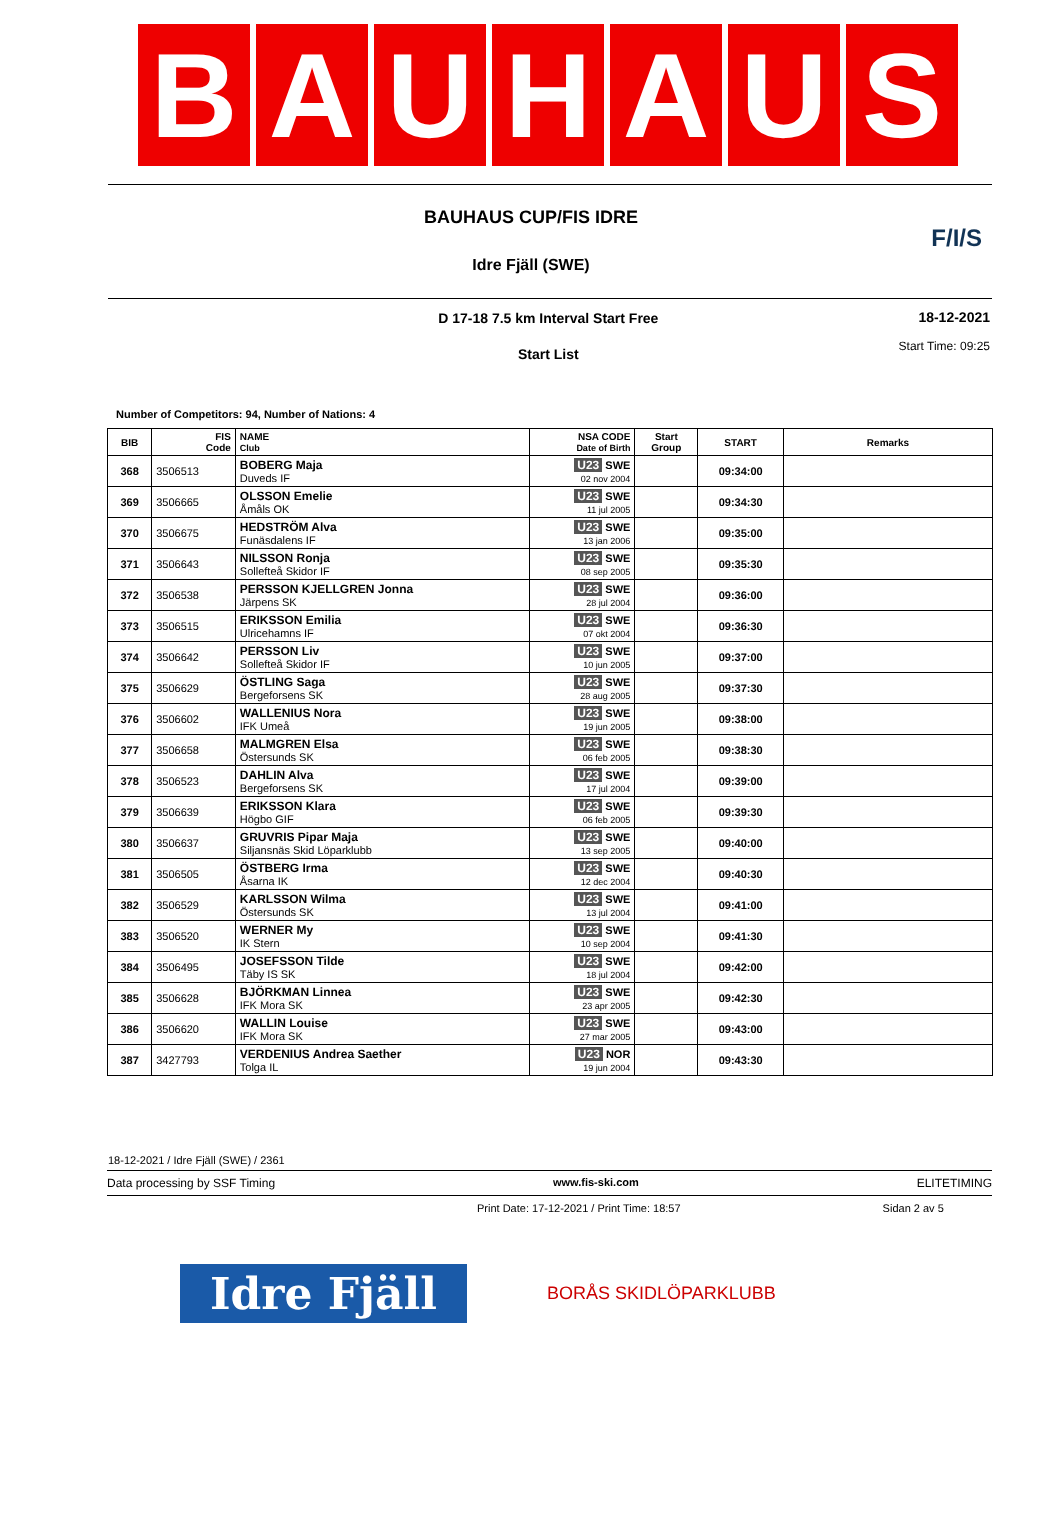B A U H A U S
BAUHAUS CUP/FIS IDRE
Idre Fjäll (SWE)
F/I/S
D 17-18 7.5 km Interval Start Free
Start List
18-12-2021
Start Time: 09:25
Number of Competitors: 94, Number of Nations: 4
| BIB | FIS Code | NAME Club | NSA CODE Date of Birth | Start Group | START | Remarks |
| --- | --- | --- | --- | --- | --- | --- |
| 368 | 3506513 | BOBERG Maja Duveds IF | U23 SWE 02 nov 2004 | | 09:34:00 | |
| 369 | 3506665 | OLSSON Emelie Åmåls OK | U23 SWE 11 jul 2005 | | 09:34:30 | |
| 370 | 3506675 | HEDSTRÖM Alva Funäsdalens IF | U23 SWE 13 jan 2006 | | 09:35:00 | |
| 371 | 3506643 | NILSSON Ronja Sollefteå Skidor IF | U23 SWE 08 sep 2005 | | 09:35:30 | |
| 372 | 3506538 | PERSSON KJELLGREN Jonna Järpens SK | U23 SWE 28 jul 2004 | | 09:36:00 | |
| 373 | 3506515 | ERIKSSON Emilia Ulricehamns IF | U23 SWE 07 okt 2004 | | 09:36:30 | |
| 374 | 3506642 | PERSSON Liv Sollefteå Skidor IF | U23 SWE 10 jun 2005 | | 09:37:00 | |
| 375 | 3506629 | ÖSTLING Saga Bergeforsens SK | U23 SWE 28 aug 2005 | | 09:37:30 | |
| 376 | 3506602 | WALLENIUS Nora IFK Umeå | U23 SWE 19 jun 2005 | | 09:38:00 | |
| 377 | 3506658 | MALMGREN Elsa Östersunds SK | U23 SWE 06 feb 2005 | | 09:38:30 | |
| 378 | 3506523 | DAHLIN Alva Bergeforsens SK | U23 SWE 17 jul 2004 | | 09:39:00 | |
| 379 | 3506639 | ERIKSSON Klara Högbo GIF | U23 SWE 06 feb 2005 | | 09:39:30 | |
| 380 | 3506637 | GRUVRIS Pipar Maja Siljansnäs Skid Löparklubb | U23 SWE 13 sep 2005 | | 09:40:00 | |
| 381 | 3506505 | ÖSTBERG Irma Åsarna IK | U23 SWE 12 dec 2004 | | 09:40:30 | |
| 382 | 3506529 | KARLSSON Wilma Östersunds SK | U23 SWE 13 jul 2004 | | 09:41:00 | |
| 383 | 3506520 | WERNER My IK Stern | U23 SWE 10 sep 2004 | | 09:41:30 | |
| 384 | 3506495 | JOSEFSSON Tilde Täby IS SK | U23 SWE 18 jul 2004 | | 09:42:00 | |
| 385 | 3506628 | BJÖRKMAN Linnea IFK Mora SK | U23 SWE 23 apr 2005 | | 09:42:30 | |
| 386 | 3506620 | WALLIN Louise IFK Mora SK | U23 SWE 27 mar 2005 | | 09:43:00 | |
| 387 | 3427793 | VERDENIUS Andrea Saether Tolga IL | U23 NOR 19 jun 2004 | | 09:43:30 | |
18-12-2021 / Idre Fjäll (SWE) / 2361
Data processing by SSF Timing www.fis-ski.com ELITETIMING
Print Date: 17-12-2021 / Print Time: 18:57 Sidan 2 av 5
Idre Fjäll BORÅS SKIDLÖPARKLUBB